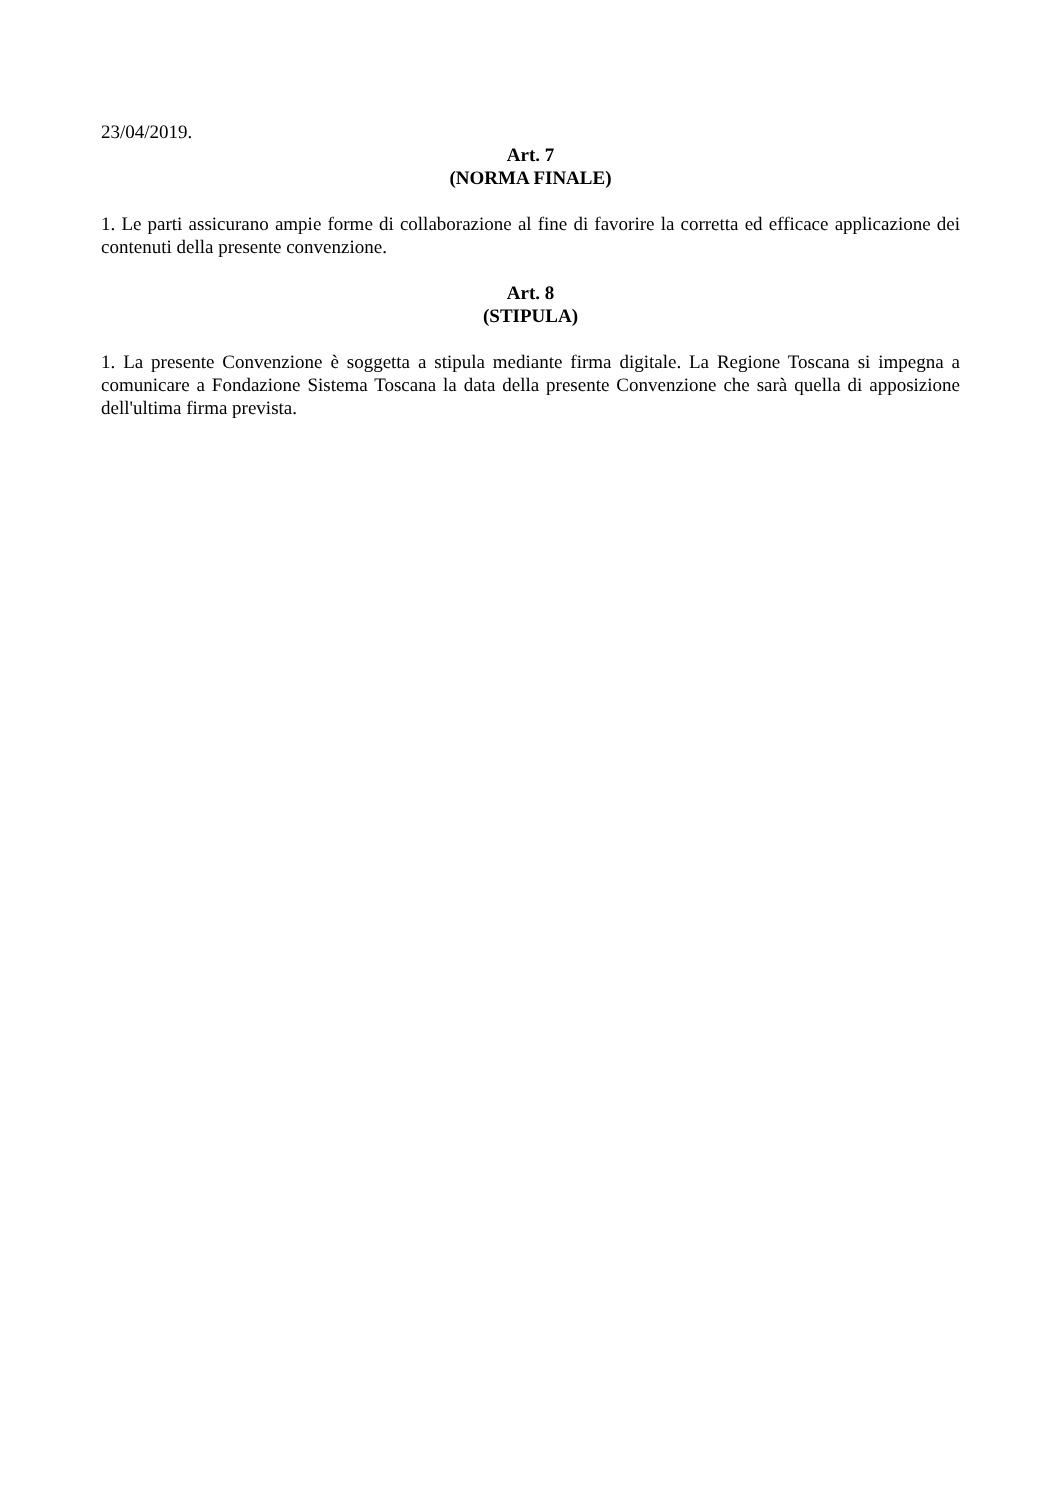23/04/2019.
Art. 7
(NORMA FINALE)
1. Le parti assicurano ampie forme di collaborazione al fine di favorire la corretta ed efficace applicazione dei contenuti della presente convenzione.
Art. 8
(STIPULA)
1. La presente Convenzione è soggetta a stipula mediante firma digitale. La Regione Toscana si impegna a comunicare a Fondazione Sistema Toscana la data della presente Convenzione che sarà quella di apposizione dell'ultima firma prevista.